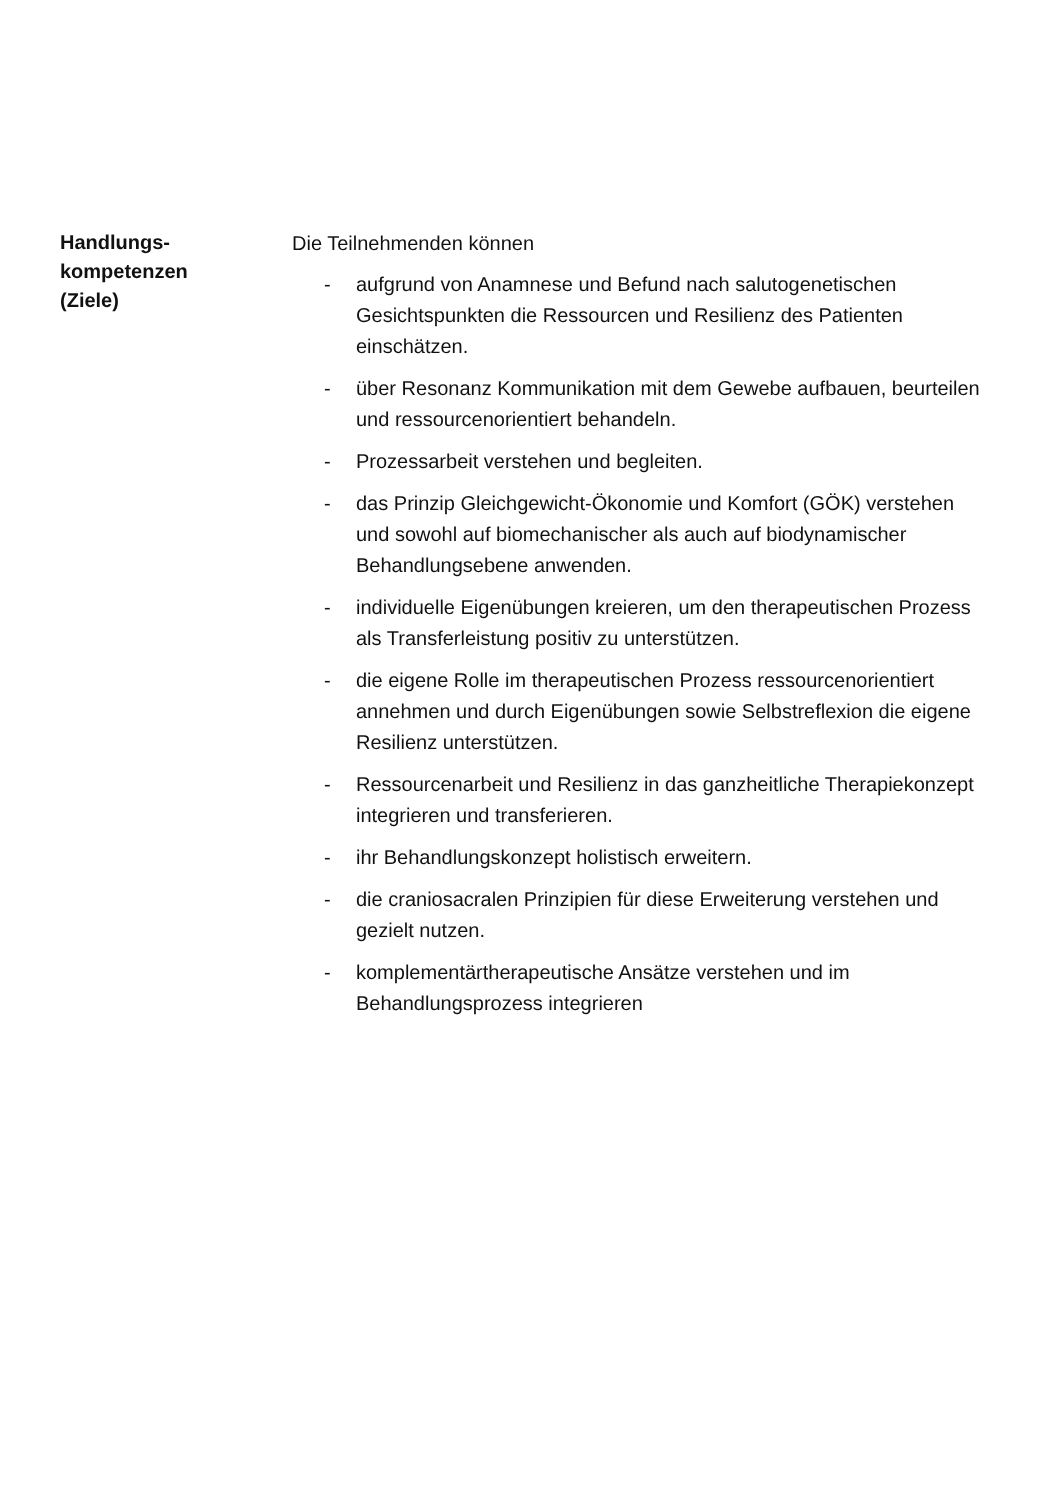Handlungs-
kompetenzen
(Ziele)
Die Teilnehmenden können
- aufgrund von Anamnese und Befund nach salutogenetischen Gesichtspunkten die Ressourcen und Resilienz des Patienten einschätzen.
- über Resonanz Kommunikation mit dem Gewebe aufbauen, beurteilen und ressourcenorientiert behandeln.
- Prozessarbeit verstehen und begleiten.
- das Prinzip Gleichgewicht-Ökonomie und Komfort (GÖK) verstehen und sowohl auf biomechanischer als auch auf biodynamischer Behandlungsebene anwenden.
- individuelle Eigenübungen kreieren, um den therapeutischen Prozess als Transferleistung positiv zu unterstützen.
- die eigene Rolle im therapeutischen Prozess ressourcenorientiert annehmen und durch Eigenübungen sowie Selbstreflexion die eigene Resilienz unterstützen.
- Ressourcenarbeit und Resilienz in das ganzheitliche Therapiekonzept integrieren und transferieren.
- ihr Behandlungskonzept holistisch erweitern.
- die craniosacralen Prinzipien für diese Erweiterung verstehen und gezielt nutzen.
- komplementärtherapeutische Ansätze verstehen und im Behandlungsprozess integrieren